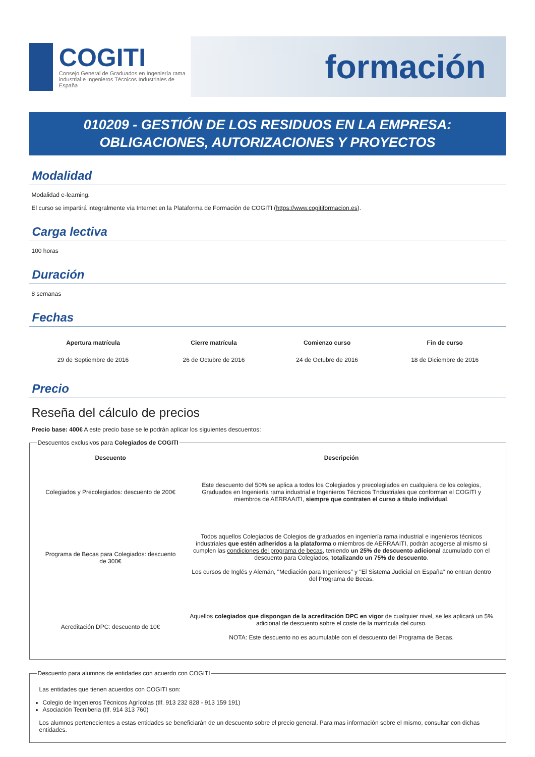COGITI
Consejo General de Graduados en Ingeniería rama industrial e Ingenieros Técnicos Industriales de España
formación
010209 - GESTIÓN DE LOS RESIDUOS EN LA EMPRESA: OBLIGACIONES, AUTORIZACIONES Y PROYECTOS
Modalidad
Modalidad e-learning.
El curso se impartirá integralmente vía Internet en la Plataforma de Formación de COGITI (https://www.cogitiformacion.es).
Carga lectiva
100 horas
Duración
8 semanas
Fechas
| Apertura matrícula | Cierre matrícula | Comienzo curso | Fin de curso |
| --- | --- | --- | --- |
| 29 de Septiembre de 2016 | 26 de Octubre de 2016 | 24 de Octubre de 2016 | 18 de Diciembre de 2016 |
Precio
Reseña del cálculo de precios
Precio base: 400€ A este precio base se le podrán aplicar los siguientes descuentos:
Descuentos exclusivos para Colegiados de COGITI
| Descuento | Descripción |
| --- | --- |
| Colegiados y Precolegiados: descuento de 200€ | Este descuento del 50% se aplica a todos los Colegiados y precolegiados en cualquiera de los colegios, Graduados en Ingeniería rama industrial e Ingenieros Técnicos Tndustriales que conforman el COGITI y miembros de AERRAAITI, siempre que contraten el curso a título individual . |
| Programa de Becas para Colegiados: descuento de 300€ | Todos aquellos Colegiados de Colegios de graduados en ingeniería rama industrial e ingenieros técnicos industriales que estén adheridos a la plataforma o miembros de AERRAAITI, podrán acogerse al mismo si cumplen las condiciones del programa de becas , teniendo un 25% de descuento adicional acumulado con el descuento para Colegiados, totalizando un 75% de descuento . Los cursos de Inglés y Alemán, "Mediación para Ingenieros" y "El Sistema Judicial en España" no entran dentro del Programa de Becas. |
| Acreditación DPC: descuento de 10€ | Aquellos colegiados que dispongan de la acreditación DPC en vigor de cualquier nivel, se les aplicará un 5% adicional de descuento sobre el coste de la matrícula del curso. NOTA: Este descuento no es acumulable con el descuento del Programa de Becas. |
Descuento para alumnos de entidades con acuerdo con COGITI
Las entidades que tienen acuerdos con COGITI son:
Colegio de Ingenieros Técnicos Agrícolas (tlf. 913 232 828 - 913 159 191)
Asociación Tecniberia (tlf. 914 313 760)
Los alumnos pertenecientes a estas entidades se beneficiarán de un descuento sobre el precio general. Para mas información sobre el mismo, consultar con dichas entidades.